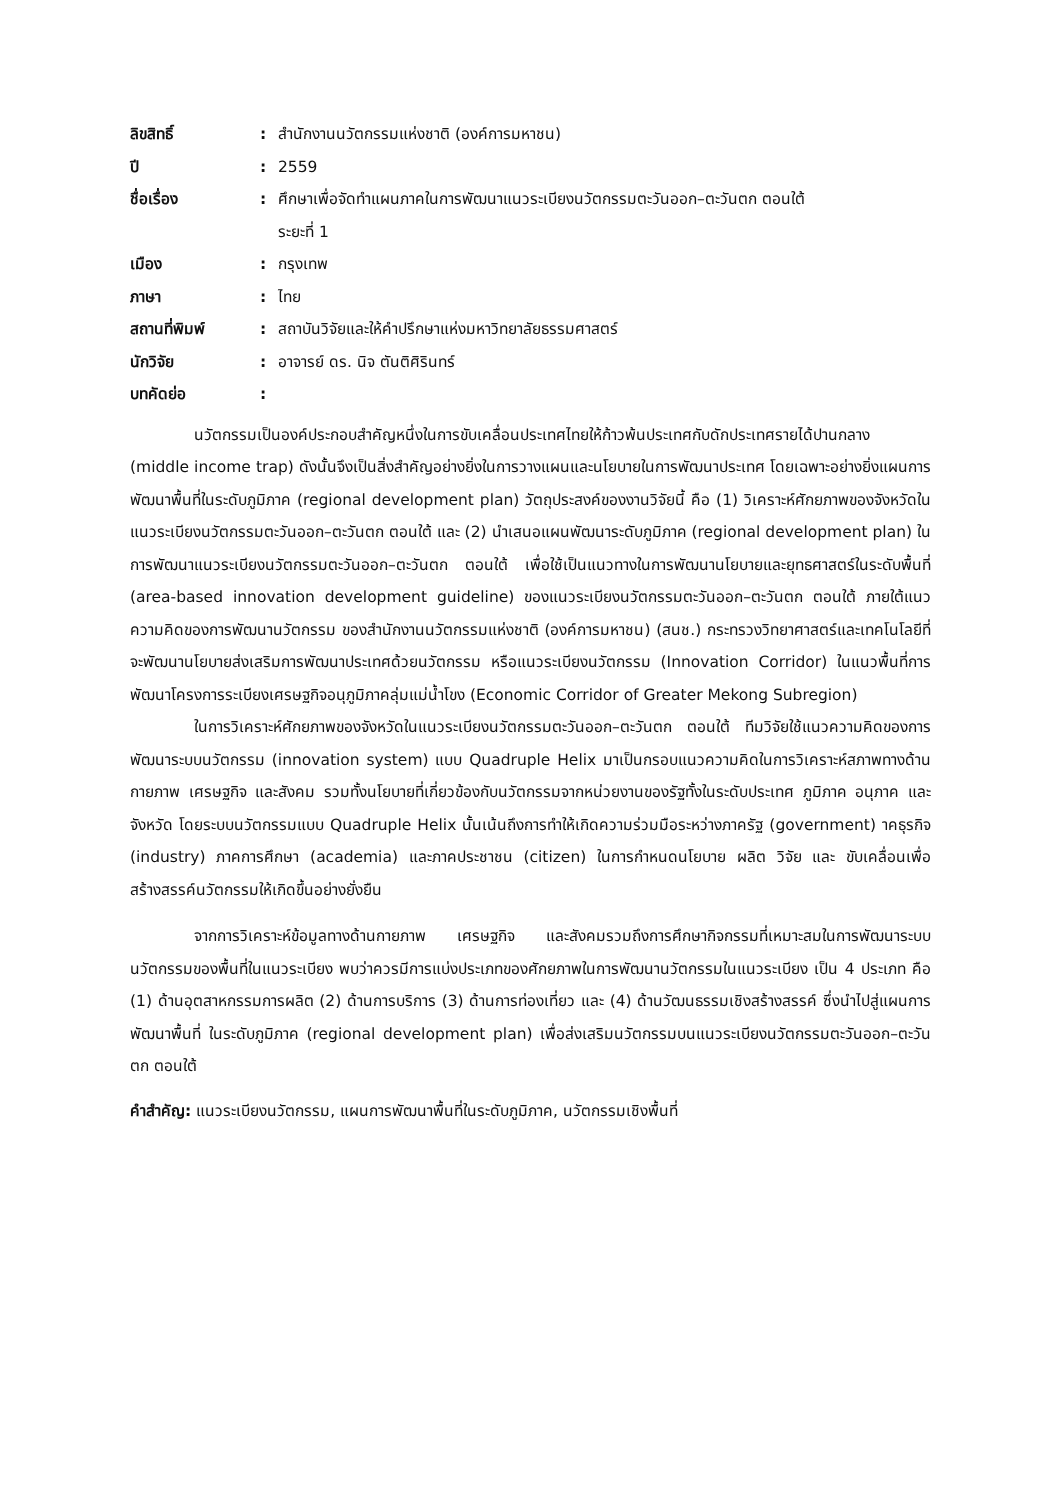| ลิขสิทธิ์ | : | สำนักงานนวัตกรรมแห่งชาติ (องค์การมหาชน) |
| ปี | : | 2559 |
| ชื่อเรื่อง | : | ศึกษาเพื่อจัดทำแผนภาคในการพัฒนาแนวระเบียงนวัตกรรมตะวันออก–ตะวันตก ตอนใต้ ระยะที่ 1 |
| เมือง | : | กรุงเทพ |
| ภาษา | : | ไทย |
| สถานที่พิมพ์ | : | สถาบันวิจัยและให้คำปรึกษาแห่งมหาวิทยาลัยธรรมศาสตร์ |
| นักวิจัย | : | อาจารย์ ดร. นิจ ตันติศิรินทร์ |
| บทคัดย่อ | : | |
นวัตกรรมเป็นองค์ประกอบสำคัญหนึ่งในการขับเคลื่อนประเทศไทยให้ก้าวพ้นประเทศกับดักประเทศรายได้ปานกลาง (middle income trap) ดังนั้นจึงเป็นสิ่งสำคัญอย่างยิ่งในการวางแผนและนโยบายในการพัฒนาประเทศ โดยเฉพาะอย่างยิ่งแผนการพัฒนาพื้นที่ในระดับภูมิภาค (regional development plan) วัตถุประสงค์ของงานวิจัยนี้ คือ (1) วิเคราะห์ศักยภาพของจังหวัดในแนวระเบียงนวัตกรรมตะวันออก–ตะวันตก ตอนใต้ และ (2) นำเสนอแผนพัฒนาระดับภูมิภาค (regional development plan) ในการพัฒนาแนวระเบียงนวัตกรรมตะวันออก–ตะวันตก ตอนใต้ เพื่อใช้เป็นแนวทางในการพัฒนานโยบายและยุทธศาสตร์ในระดับพื้นที่ (area-based innovation development guideline) ของแนวระเบียงนวัตกรรมตะวันออก–ตะวันตก ตอนใต้ ภายใต้แนวความคิดของการพัฒนานวัตกรรม ของสำนักงานนวัตกรรมแห่งชาติ (องค์การมหาชน) (สนช.) กระทรวงวิทยาศาสตร์และเทคโนโลยีที่จะพัฒนานโยบายส่งเสริมการพัฒนาประเทศด้วยนวัตกรรม หรือแนวระเบียงนวัตกรรม (Innovation Corridor) ในแนวพื้นที่การพัฒนาโครงการระเบียงเศรษฐกิจอนุภูมิภาคลุ่มแม่น้ำโขง (Economic Corridor of Greater Mekong Subregion)
ในการวิเคราะห์ศักยภาพของจังหวัดในแนวระเบียงนวัตกรรมตะวันออก–ตะวันตก ตอนใต้ ทีมวิจัยใช้แนวความคิดของการพัฒนาระบบนวัตกรรม (innovation system) แบบ Quadruple Helix มาเป็นกรอบแนวความคิดในการวิเคราะห์สภาพทางด้านกายภาพ เศรษฐกิจ และสังคม รวมทั้งนโยบายที่เกี่ยวข้องกับนวัตกรรมจากหน่วยงานของรัฐทั้งในระดับประเทศ ภูมิภาค อนุภาค และจังหวัด โดยระบบนวัตกรรมแบบ Quadruple Helix นั้นเน้นถึงการทำให้เกิดความร่วมมือระหว่างภาครัฐ (government) าคธุรกิจ (industry) ภาคการศึกษา (academia) และภาคประชาชน (citizen) ในการกำหนดนโยบาย ผลิต วิจัย และ ขับเคลื่อนเพื่อสร้างสรรค์นวัตกรรมให้เกิดขึ้นอย่างยั่งยืน
จากการวิเคราะห์ข้อมูลทางด้านกายภาพ เศรษฐกิจ และสังคมรวมถึงการศึกษากิจกรรมที่เหมาะสมในการพัฒนาระบบนวัตกรรมของพื้นที่ในแนวระเบียง พบว่าควรมีการแบ่งประเภทของศักยภาพในการพัฒนานวัตกรรมในแนวระเบียง เป็น 4 ประเภท คือ (1) ด้านอุตสาหกรรมการผลิต (2) ด้านการบริการ (3) ด้านการท่องเที่ยว และ (4) ด้านวัฒนธรรมเชิงสร้างสรรค์ ซึ่งนำไปสู่แผนการพัฒนาพื้นที่ ในระดับภูมิภาค (regional development plan) เพื่อส่งเสริมนวัตกรรมบนแนวระเบียงนวัตกรรมตะวันออก–ตะวันตก ตอนใต้
คำสำคัญ: แนวระเบียงนวัตกรรม, แผนการพัฒนาพื้นที่ในระดับภูมิภาค, นวัตกรรมเชิงพื้นที่